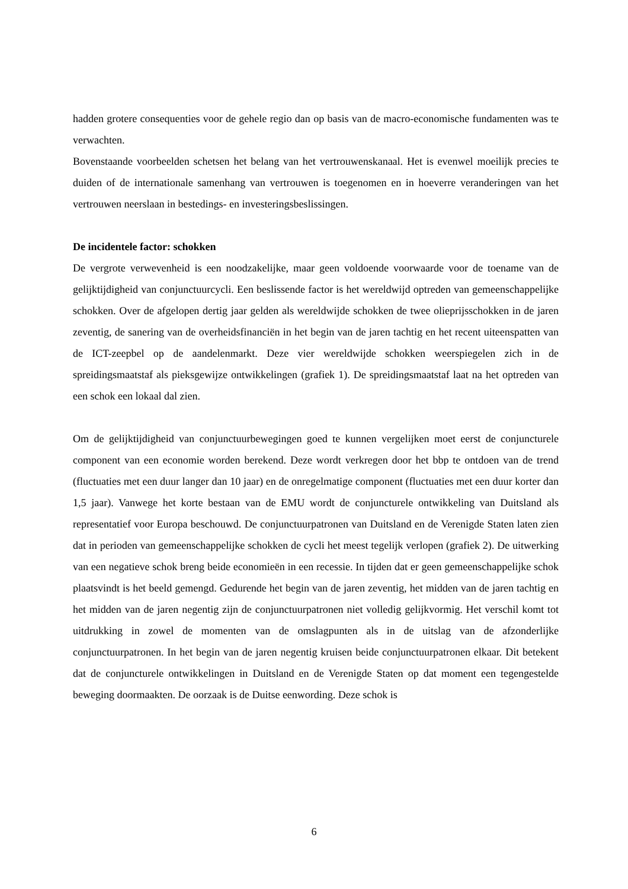hadden grotere consequenties voor de gehele regio dan op basis van de macro-economische fundamenten was te verwachten.
Bovenstaande voorbeelden schetsen het belang van het vertrouwenskanaal. Het is evenwel moeilijk precies te duiden of de internationale samenhang van vertrouwen is toegenomen en in hoeverre veranderingen van het vertrouwen neerslaan in bestedings- en investeringsbeslissingen.
De incidentele factor: schokken
De vergrote verwevenheid is een noodzakelijke, maar geen voldoende voorwaarde voor de toename van de gelijktijdigheid van conjunctuurcycli. Een beslissende factor is het wereldwijd optreden van gemeenschappelijke schokken. Over de afgelopen dertig jaar gelden als wereldwijde schokken de twee olieprijsschokken in de jaren zeventig, de sanering van de overheidsfinanciën in het begin van de jaren tachtig en het recent uiteenspatten van de ICT-zeepbel op de aandelenmarkt. Deze vier wereldwijde schokken weerspiegelen zich in de spreidingsmaatstaf als pieksgewijze ontwikkelingen (grafiek 1). De spreidingsmaatstaf laat na het optreden van een schok een lokaal dal zien.
Om de gelijktijdigheid van conjunctuurbewegingen goed te kunnen vergelijken moet eerst de conjuncturele component van een economie worden berekend. Deze wordt verkregen door het bbp te ontdoen van de trend (fluctuaties met een duur langer dan 10 jaar) en de onregelmatige component (fluctuaties met een duur korter dan 1,5 jaar). Vanwege het korte bestaan van de EMU wordt de conjuncturele ontwikkeling van Duitsland als representatief voor Europa beschouwd. De conjunctuurpatronen van Duitsland en de Verenigde Staten laten zien dat in perioden van gemeenschappelijke schokken de cycli het meest tegelijk verlopen (grafiek 2). De uitwerking van een negatieve schok breng beide economieën in een recessie. In tijden dat er geen gemeenschappelijke schok plaatsvindt is het beeld gemengd. Gedurende het begin van de jaren zeventig, het midden van de jaren tachtig en het midden van de jaren negentig zijn de conjunctuurpatronen niet volledig gelijkvormig. Het verschil komt tot uitdrukking in zowel de momenten van de omslagpunten als in de uitslag van de afzonderlijke conjunctuurpatronen. In het begin van de jaren negentig kruisen beide conjunctuurpatronen elkaar. Dit betekent dat de conjuncturele ontwikkelingen in Duitsland en de Verenigde Staten op dat moment een tegengestelde beweging doormaakten. De oorzaak is de Duitse eenwording. Deze schok is
6